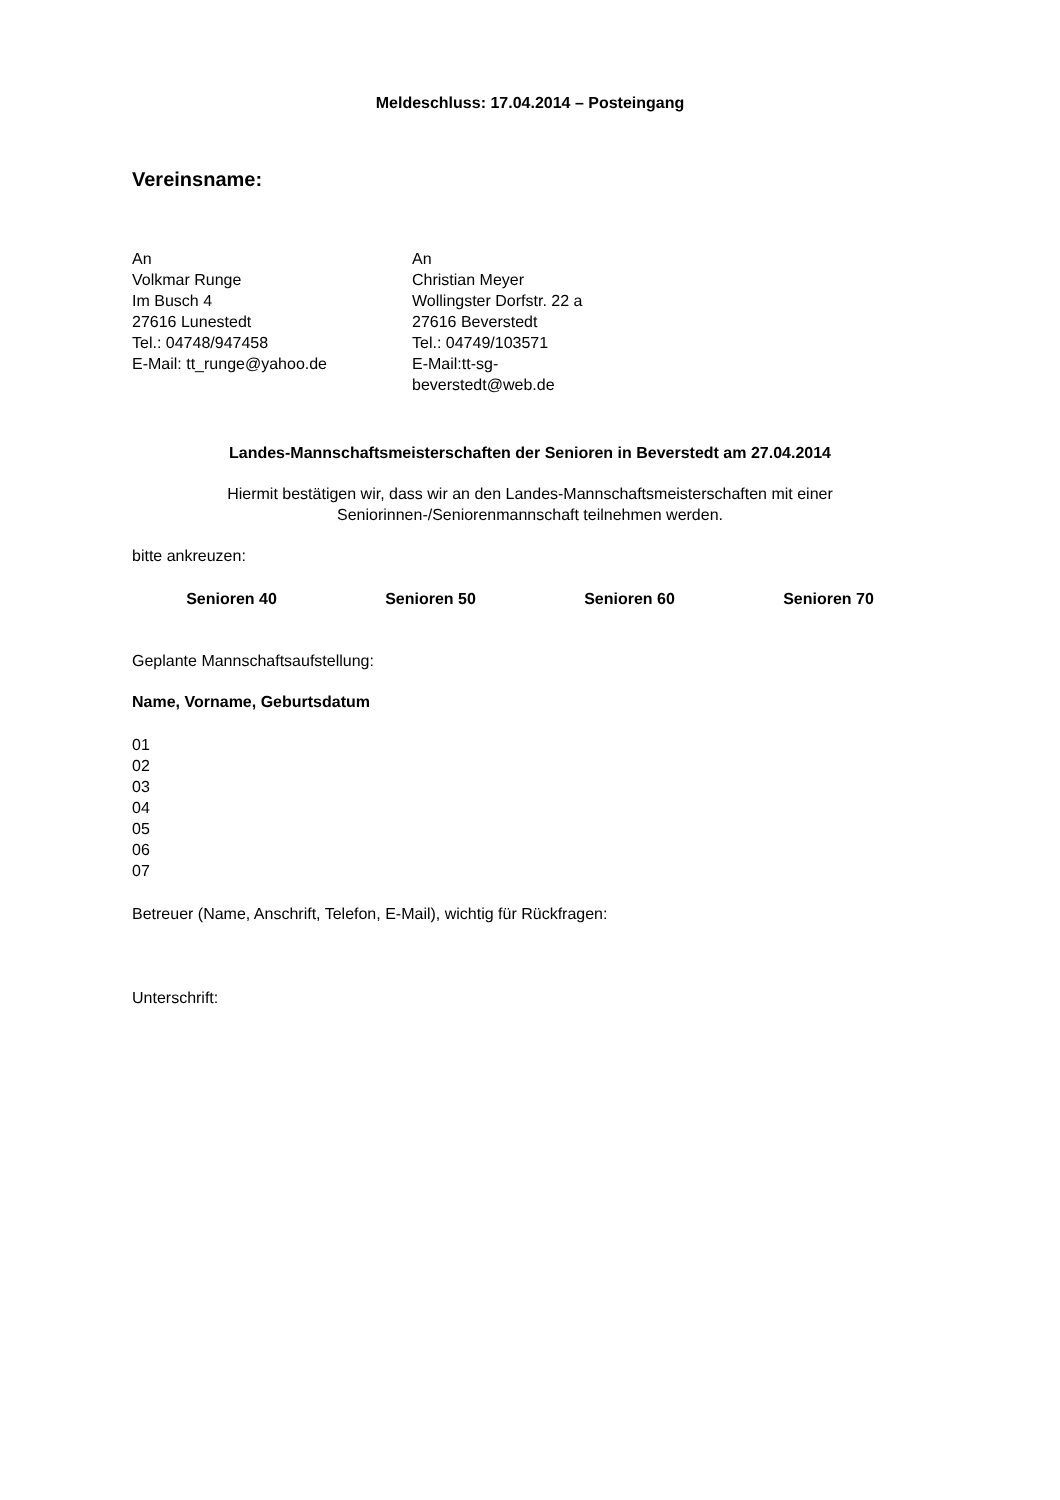Meldeschluss: 17.04.2014 – Posteingang
Vereinsname:
An
Volkmar Runge
Im Busch 4
27616 Lunestedt
Tel.: 04748/947458
E-Mail: tt_runge@yahoo.de
An
Christian Meyer
Wollingster Dorfstr. 22 a
27616 Beverstedt
Tel.: 04749/103571
E-Mail:tt-sg-beverstedt@web.de
Landes-Mannschaftsmeisterschaften der Senioren in Beverstedt am 27.04.2014
Hiermit bestätigen wir, dass wir an den Landes-Mannschaftsmeisterschaften mit einer
Seniorinnen-/Seniorenmannschaft teilnehmen werden.
bitte ankreuzen:
Senioren 40 Senioren 50 Senioren 60 Senioren 70
Geplante Mannschaftsaufstellung:
Name, Vorname, Geburtsdatum
01
02
03
04
05
06
07
Betreuer (Name, Anschrift, Telefon, E-Mail), wichtig für Rückfragen:
Unterschrift: